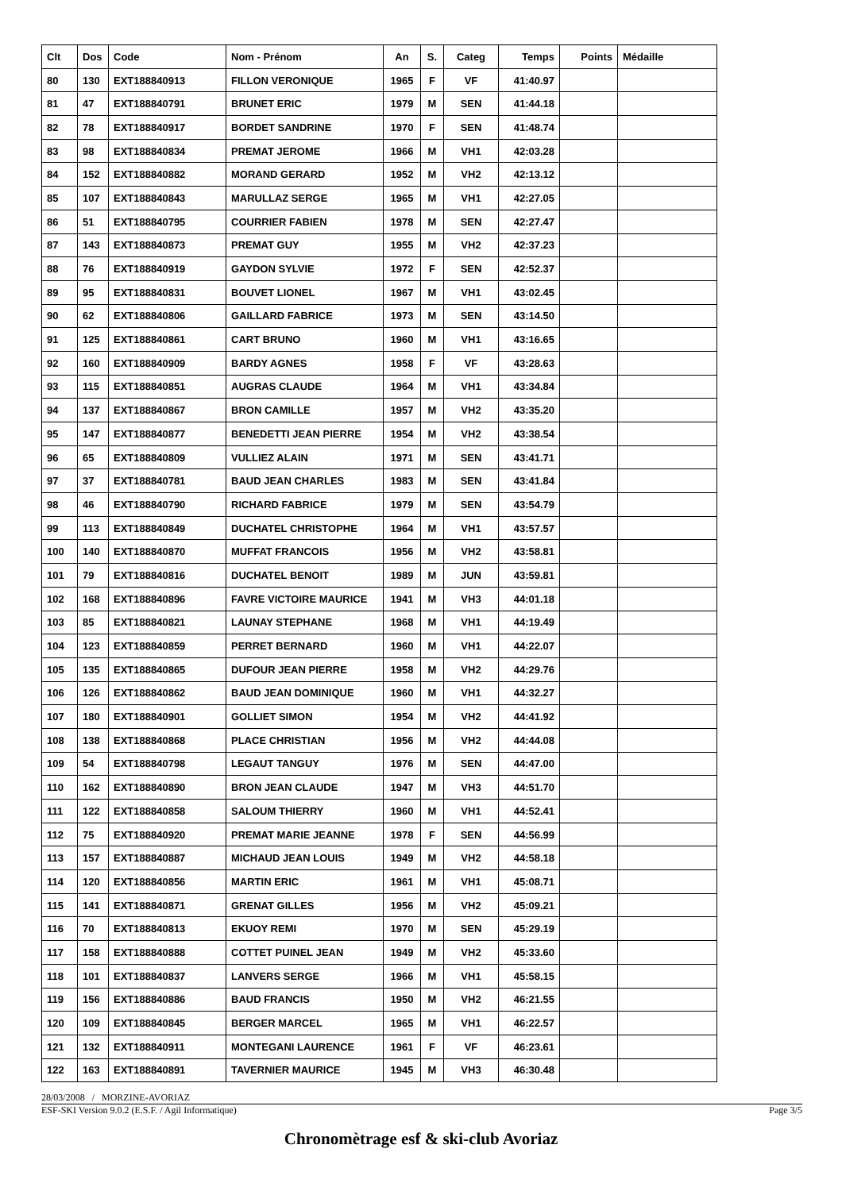| Clt | Dos | Code | Nom - Prénom | An | S. | Categ | Temps | Points | Médaille |
| --- | --- | --- | --- | --- | --- | --- | --- | --- | --- |
| 80 | 130 | EXT188840913 | FILLON VERONIQUE | 1965 | F | VF | 41:40.97 | | |
| 81 | 47 | EXT188840791 | BRUNET ERIC | 1979 | M | SEN | 41:44.18 | | |
| 82 | 78 | EXT188840917 | BORDET SANDRINE | 1970 | F | SEN | 41:48.74 | | |
| 83 | 98 | EXT188840834 | PREMAT JEROME | 1966 | M | VH1 | 42:03.28 | | |
| 84 | 152 | EXT188840882 | MORAND GERARD | 1952 | M | VH2 | 42:13.12 | | |
| 85 | 107 | EXT188840843 | MARULLAZ SERGE | 1965 | M | VH1 | 42:27.05 | | |
| 86 | 51 | EXT188840795 | COURRIER FABIEN | 1978 | M | SEN | 42:27.47 | | |
| 87 | 143 | EXT188840873 | PREMAT GUY | 1955 | M | VH2 | 42:37.23 | | |
| 88 | 76 | EXT188840919 | GAYDON SYLVIE | 1972 | F | SEN | 42:52.37 | | |
| 89 | 95 | EXT188840831 | BOUVET LIONEL | 1967 | M | VH1 | 43:02.45 | | |
| 90 | 62 | EXT188840806 | GAILLARD FABRICE | 1973 | M | SEN | 43:14.50 | | |
| 91 | 125 | EXT188840861 | CART BRUNO | 1960 | M | VH1 | 43:16.65 | | |
| 92 | 160 | EXT188840909 | BARDY AGNES | 1958 | F | VF | 43:28.63 | | |
| 93 | 115 | EXT188840851 | AUGRAS CLAUDE | 1964 | M | VH1 | 43:34.84 | | |
| 94 | 137 | EXT188840867 | BRON CAMILLE | 1957 | M | VH2 | 43:35.20 | | |
| 95 | 147 | EXT188840877 | BENEDETTI JEAN PIERRE | 1954 | M | VH2 | 43:38.54 | | |
| 96 | 65 | EXT188840809 | VULLIEZ ALAIN | 1971 | M | SEN | 43:41.71 | | |
| 97 | 37 | EXT188840781 | BAUD JEAN CHARLES | 1983 | M | SEN | 43:41.84 | | |
| 98 | 46 | EXT188840790 | RICHARD FABRICE | 1979 | M | SEN | 43:54.79 | | |
| 99 | 113 | EXT188840849 | DUCHATEL CHRISTOPHE | 1964 | M | VH1 | 43:57.57 | | |
| 100 | 140 | EXT188840870 | MUFFAT FRANCOIS | 1956 | M | VH2 | 43:58.81 | | |
| 101 | 79 | EXT188840816 | DUCHATEL BENOIT | 1989 | M | JUN | 43:59.81 | | |
| 102 | 168 | EXT188840896 | FAVRE VICTOIRE MAURICE | 1941 | M | VH3 | 44:01.18 | | |
| 103 | 85 | EXT188840821 | LAUNAY STEPHANE | 1968 | M | VH1 | 44:19.49 | | |
| 104 | 123 | EXT188840859 | PERRET BERNARD | 1960 | M | VH1 | 44:22.07 | | |
| 105 | 135 | EXT188840865 | DUFOUR JEAN PIERRE | 1958 | M | VH2 | 44:29.76 | | |
| 106 | 126 | EXT188840862 | BAUD JEAN DOMINIQUE | 1960 | M | VH1 | 44:32.27 | | |
| 107 | 180 | EXT188840901 | GOLLIET SIMON | 1954 | M | VH2 | 44:41.92 | | |
| 108 | 138 | EXT188840868 | PLACE CHRISTIAN | 1956 | M | VH2 | 44:44.08 | | |
| 109 | 54 | EXT188840798 | LEGAUT TANGUY | 1976 | M | SEN | 44:47.00 | | |
| 110 | 162 | EXT188840890 | BRON JEAN CLAUDE | 1947 | M | VH3 | 44:51.70 | | |
| 111 | 122 | EXT188840858 | SALOUM THIERRY | 1960 | M | VH1 | 44:52.41 | | |
| 112 | 75 | EXT188840920 | PREMAT MARIE JEANNE | 1978 | F | SEN | 44:56.99 | | |
| 113 | 157 | EXT188840887 | MICHAUD JEAN LOUIS | 1949 | M | VH2 | 44:58.18 | | |
| 114 | 120 | EXT188840856 | MARTIN ERIC | 1961 | M | VH1 | 45:08.71 | | |
| 115 | 141 | EXT188840871 | GRENAT GILLES | 1956 | M | VH2 | 45:09.21 | | |
| 116 | 70 | EXT188840813 | EKUOY REMI | 1970 | M | SEN | 45:29.19 | | |
| 117 | 158 | EXT188840888 | COTTET PUINEL JEAN | 1949 | M | VH2 | 45:33.60 | | |
| 118 | 101 | EXT188840837 | LANVERS SERGE | 1966 | M | VH1 | 45:58.15 | | |
| 119 | 156 | EXT188840886 | BAUD FRANCIS | 1950 | M | VH2 | 46:21.55 | | |
| 120 | 109 | EXT188840845 | BERGER MARCEL | 1965 | M | VH1 | 46:22.57 | | |
| 121 | 132 | EXT188840911 | MONTEGANI LAURENCE | 1961 | F | VF | 46:23.61 | | |
| 122 | 163 | EXT188840891 | TAVERNIER MAURICE | 1945 | M | VH3 | 46:30.48 | | |
28/03/2008 / MORZINE-AVORIAZ
ESF-SKI Version 9.0.2 (E.S.F. / Agil Informatique) Page 3/5
Chronomètrage esf & ski-club Avoriaz